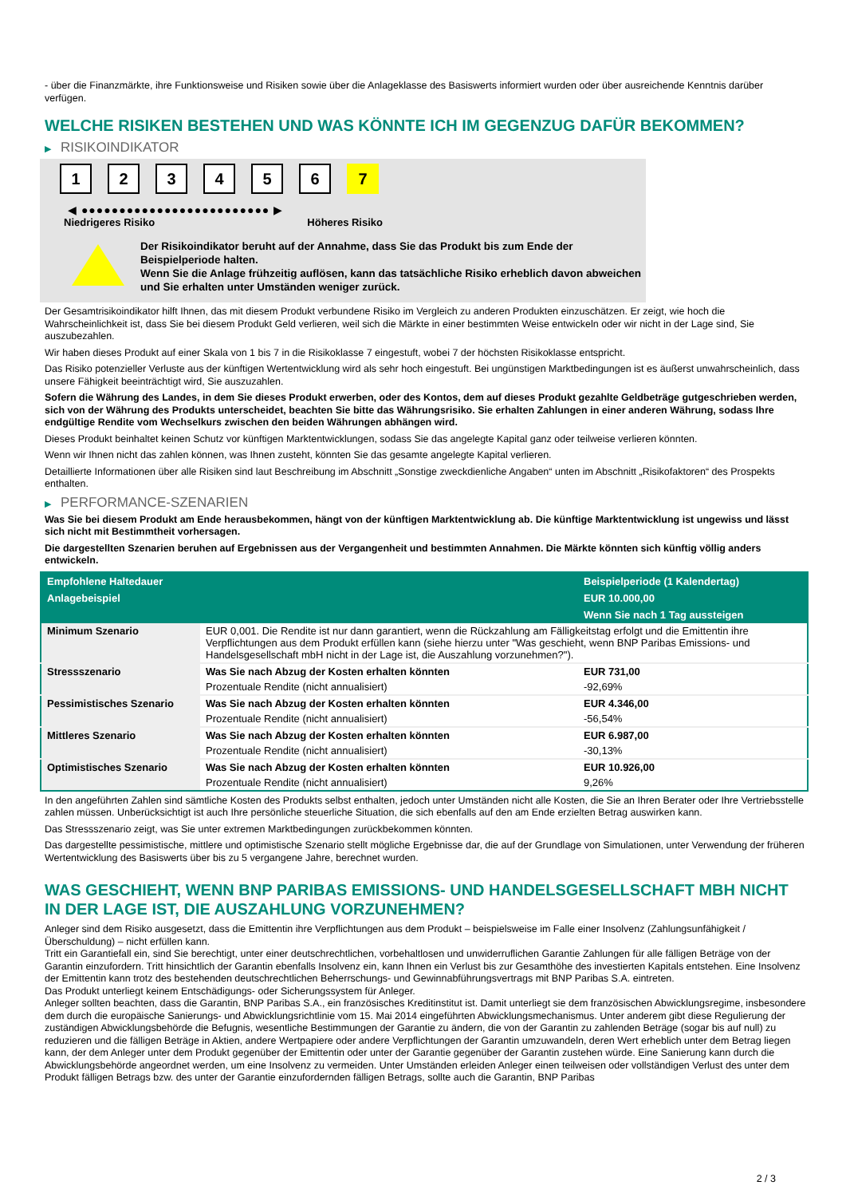- über die Finanzmärkte, ihre Funktionsweise und Risiken sowie über die Anlageklasse des Basiswerts informiert wurden oder über ausreichende Kenntnis darüber verfügen.
WELCHE RISIKEN BESTEHEN UND WAS KÖNNTE ICH IM GEGENZUG DAFÜR BEKOMMEN?
▶ RISIKOINDIKATOR
1 2 3 4 5 6 7
◀ ●●●●●●●●●●●●●●●●●●●●●●●●● ▶
Niedrigeres Risiko Höheres Risiko
Der Risikoindikator beruht auf der Annahme, dass Sie das Produkt bis zum Ende der Beispielperiode halten.
Wenn Sie die Anlage frühzeitig auflösen, kann das tatsächliche Risiko erheblich davon abweichen und Sie erhalten unter Umständen weniger zurück.
Der Gesamtrisikoindikator hilft Ihnen, das mit diesem Produkt verbundene Risiko im Vergleich zu anderen Produkten einzuschätzen. Er zeigt, wie hoch die Wahrscheinlichkeit ist, dass Sie bei diesem Produkt Geld verlieren, weil sich die Märkte in einer bestimmten Weise entwickeln oder wir nicht in der Lage sind, Sie auszubezahlen.
Wir haben dieses Produkt auf einer Skala von 1 bis 7 in die Risikoklasse 7 eingestuft, wobei 7 der höchsten Risikoklasse entspricht.
Das Risiko potenzieller Verluste aus der künftigen Wertentwicklung wird als sehr hoch eingestuft. Bei ungünstigen Marktbedingungen ist es äußerst unwahrscheinlich, dass unsere Fähigkeit beeinträchtigt wird, Sie auszuzahlen.
Sofern die Währung des Landes, in dem Sie dieses Produkt erwerben, oder des Kontos, dem auf dieses Produkt gezahlte Geldbeträge gutgeschrieben werden, sich von der Währung des Produkts unterscheidet, beachten Sie bitte das Währungsrisiko. Sie erhalten Zahlungen in einer anderen Währung, sodass Ihre endgültige Rendite vom Wechselkurs zwischen den beiden Währungen abhängen wird.
Dieses Produkt beinhaltet keinen Schutz vor künftigen Marktentwicklungen, sodass Sie das angelegte Kapital ganz oder teilweise verlieren könnten.
Wenn wir Ihnen nicht das zahlen können, was Ihnen zusteht, könnten Sie das gesamte angelegte Kapital verlieren.
Detaillierte Informationen über alle Risiken sind laut Beschreibung im Abschnitt „Sonstige zweckdienliche Angaben“ unten im Abschnitt „Risikofaktoren“ des Prospekts enthalten.
▶ PERFORMANCE-SZENARIEN
Was Sie bei diesem Produkt am Ende herausbekommen, hängt von der künftigen Marktentwicklung ab. Die künftige Marktentwicklung ist ungewiss und lässt sich nicht mit Bestimmtheit vorhersagen.
Die dargestellten Szenarien beruhen auf Ergebnissen aus der Vergangenheit und bestimmten Annahmen. Die Märkte könnten sich künftig völlig anders entwickeln.
| Empfohlene Haltedauer | | Beispielperiode (1 Kalendertag) |
| --- | --- | --- |
| Anlagebeispiel | | EUR 10.000,00 |
| | | Wenn Sie nach 1 Tag aussteigen |
| Minimum Szenario | EUR 0,001. Die Rendite ist nur dann garantiert, wenn die Rückzahlung am Fälligkeitstag erfolgt und die Emittentin ihre Verpflichtungen aus dem Produkt erfüllen kann (siehe hierzu unter "Was geschieht, wenn BNP Paribas Emissions- und Handelsgesellschaft mbH nicht in der Lage ist, die Auszahlung vorzunehmen?"). | |
| Stressszenario | Was Sie nach Abzug der Kosten erhalten könnten | EUR 731,00 |
| | Prozentuale Rendite (nicht annualisiert) | -92,69% |
| Pessimistisches Szenario | Was Sie nach Abzug der Kosten erhalten könnten | EUR 4.346,00 |
| | Prozentuale Rendite (nicht annualisiert) | -56,54% |
| Mittleres Szenario | Was Sie nach Abzug der Kosten erhalten könnten | EUR 6.987,00 |
| | Prozentuale Rendite (nicht annualisiert) | -30,13% |
| Optimistisches Szenario | Was Sie nach Abzug der Kosten erhalten könnten | EUR 10.926,00 |
| | Prozentuale Rendite (nicht annualisiert) | 9,26% |
In den angeführten Zahlen sind sämtliche Kosten des Produkts selbst enthalten, jedoch unter Umständen nicht alle Kosten, die Sie an Ihren Berater oder Ihre Vertriebsstelle zahlen müssen. Unberücksichtigt ist auch Ihre persönliche steuerliche Situation, die sich ebenfalls auf den am Ende erzielten Betrag auswirken kann.
Das Stressszenario zeigt, was Sie unter extremen Marktbedingungen zurückbekommen könnten.
Das dargestellte pessimistische, mittlere und optimistische Szenario stellt mögliche Ergebnisse dar, die auf der Grundlage von Simulationen, unter Verwendung der früheren Wertentwicklung des Basiswerts über bis zu 5 vergangene Jahre, berechnet wurden.
WAS GESCHIEHT, WENN BNP PARIBAS EMISSIONS- UND HANDELSGESELLSCHAFT MBH NICHT IN DER LAGE IST, DIE AUSZAHLUNG VORZUNEHMEN?
Anleger sind dem Risiko ausgesetzt, dass die Emittentin ihre Verpflichtungen aus dem Produkt – beispielsweise im Falle einer Insolvenz (Zahlungsunfähigkeit / Überschuldung) – nicht erfüllen kann.
Tritt ein Garantiefall ein, sind Sie berechtigt, unter einer deutschrechtlichen, vorbehaltlosen und unwiderruflichen Garantie Zahlungen für alle fälligen Beträge von der Garantin einzufordern. Tritt hinsichtlich der Garantin ebenfalls Insolvenz ein, kann Ihnen ein Verlust bis zur Gesamthöhe des investierten Kapitals entstehen. Eine Insolvenz der Emittentin kann trotz des bestehenden deutschrechtlichen Beherrschungs- und Gewinnabführungsvertrags mit BNP Paribas S.A. eintreten.
Das Produkt unterliegt keinem Entschädigungs- oder Sicherungssystem für Anleger.
Anleger sollten beachten, dass die Garantin, BNP Paribas S.A., ein französisches Kreditinstitut ist. Damit unterliegt sie dem französischen Abwicklungsregime, insbesondere dem durch die europäische Sanierungs- und Abwicklungsrichtlinie vom 15. Mai 2014 eingeführten Abwicklungsmechanismus. Unter anderem gibt diese Regulierung der zuständigen Abwicklungsbehörde die Befugnis, wesentliche Bestimmungen der Garantie zu ändern, die von der Garantin zu zahlenden Beträge (sogar bis auf null) zu reduzieren und die fälligen Beträge in Aktien, andere Wertpapiere oder andere Verpflichtungen der Garantin umzuwandeln, deren Wert erheblich unter dem Betrag liegen kann, der dem Anleger unter dem Produkt gegenüber der Emittentin oder unter der Garantie gegenüber der Garantin zustehen würde. Eine Sanierung kann durch die Abwicklungsbehörde angeordnet werden, um eine Insolvenz zu vermeiden. Unter Umständen erleiden Anleger einen teilweisen oder vollständigen Verlust des unter dem Produkt fälligen Betrags bzw. des unter der Garantie einzufordernden fälligen Betrags, sollte auch die Garantin, BNP Paribas
2 / 3